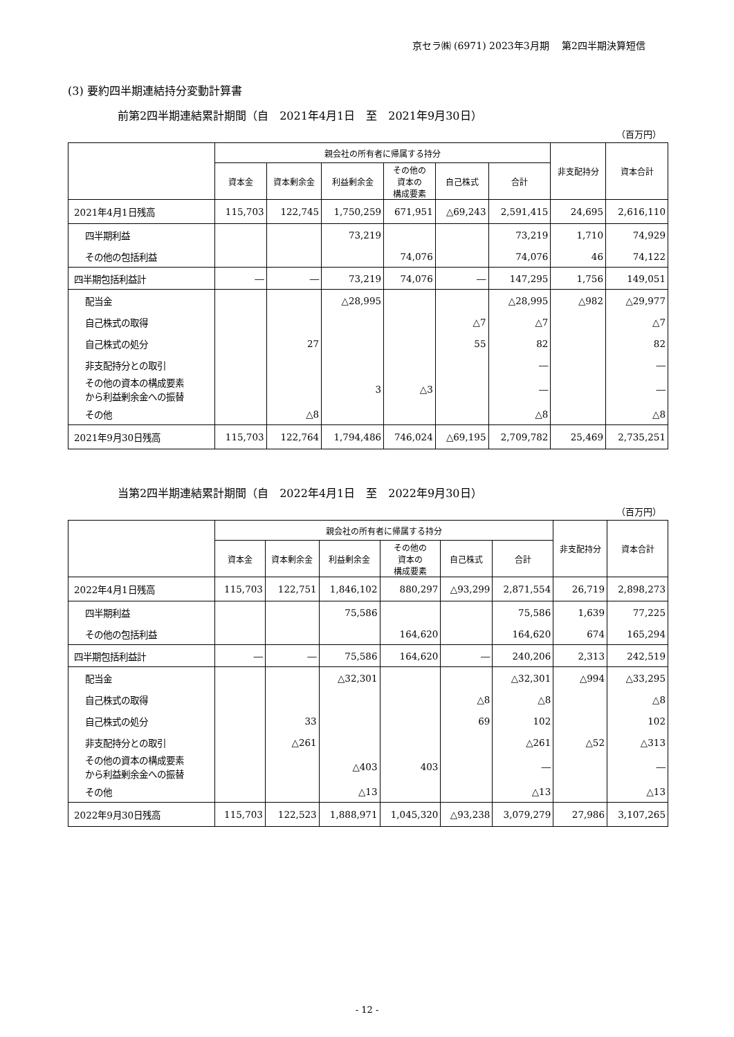京セラ㈱ (6971) 2023年3月期　 第2四半期決算短信
(3) 要約四半期連結持分変動計算書
前第2四半期連結累計期間（自　2021年4月1日　至　2021年9月30日）
（百万円）
| | 親会社の所有者に帰属する持分 | | | | | | 非支配持分 | 資本合計 |
| --- | --- | --- | --- | --- | --- | --- | --- | --- |
| | 資本金 | 資本剰余金 | 利益剰余金 | その他の 資本の 構成要素 | 自己株式 | 合計 | | |
| 2021年4月1日残高 | 115,703 | 122,745 | 1,750,259 | 671,951 | △69,243 | 2,591,415 | 24,695 | 2,616,110 |
| 四半期利益 | | | 73,219 | | | 73,219 | 1,710 | 74,929 |
| その他の包括利益 | | | | 74,076 | | 74,076 | 46 | 74,122 |
| 四半期包括利益計 | ― | ― | 73,219 | 74,076 | ― | 147,295 | 1,756 | 149,051 |
| 配当金 | | | △28,995 | | | △28,995 | △982 | △29,977 |
| 自己株式の取得 | | | | | △7 | △7 | | △7 |
| 自己株式の処分 | | 27 | | | 55 | 82 | | 82 |
| 非支配持分との取引 | | | | | | ― | | ― |
| その他の資本の構成要素 から利益剰余金への振替 | | | 3 | △3 | | ― | | ― |
| その他 | | △8 | | | | △8 | | △8 |
| 2021年9月30日残高 | 115,703 | 122,764 | 1,794,486 | 746,024 | △69,195 | 2,709,782 | 25,469 | 2,735,251 |
当第2四半期連結累計期間（自　2022年4月1日　至　2022年9月30日）
（百万円）
| | 親会社の所有者に帰属する持分 | | | | | | 非支配持分 | 資本合計 |
| --- | --- | --- | --- | --- | --- | --- | --- | --- |
| | 資本金 | 資本剰余金 | 利益剰余金 | その他の 資本の 構成要素 | 自己株式 | 合計 | | |
| 2022年4月1日残高 | 115,703 | 122,751 | 1,846,102 | 880,297 | △93,299 | 2,871,554 | 26,719 | 2,898,273 |
| 四半期利益 | | | 75,586 | | | 75,586 | 1,639 | 77,225 |
| その他の包括利益 | | | | 164,620 | | 164,620 | 674 | 165,294 |
| 四半期包括利益計 | ― | ― | 75,586 | 164,620 | ― | 240,206 | 2,313 | 242,519 |
| 配当金 | | | △32,301 | | | △32,301 | △994 | △33,295 |
| 自己株式の取得 | | | | | △8 | △8 | | △8 |
| 自己株式の処分 | | 33 | | | 69 | 102 | | 102 |
| 非支配持分との取引 | | △261 | | | | △261 | △52 | △313 |
| その他の資本の構成要素 から利益剰余金への振替 | | | △403 | 403 | | ― | | ― |
| その他 | | | △13 | | | △13 | | △13 |
| 2022年9月30日残高 | 115,703 | 122,523 | 1,888,971 | 1,045,320 | △93,238 | 3,079,279 | 27,986 | 3,107,265 |
- 12 -